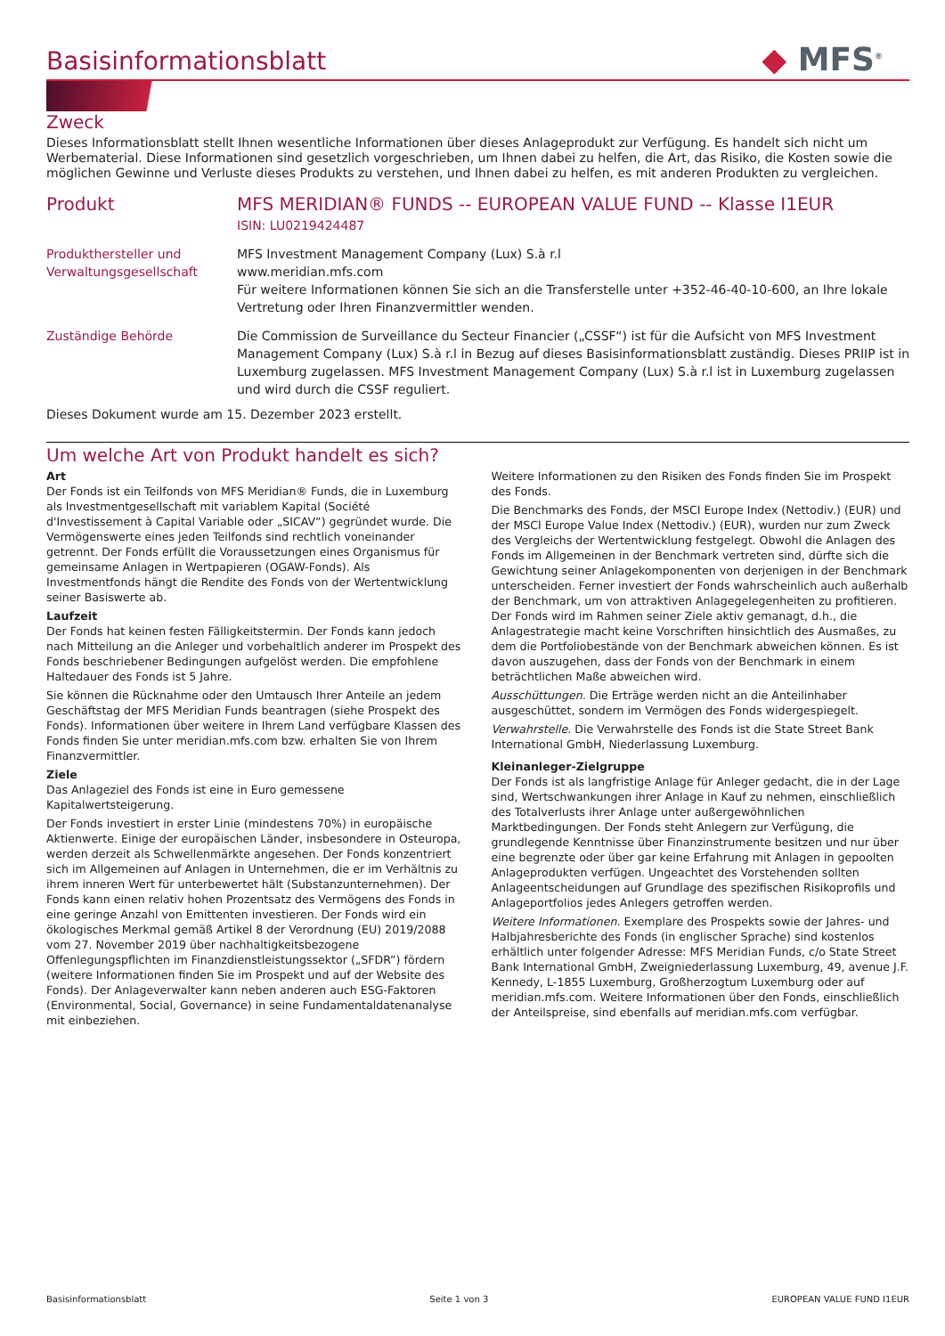◆ MFS<sup>®</sup>
Basisinformationsblatt
Zweck
Dieses Informationsblatt stellt Ihnen wesentliche Informationen über dieses Anlageprodukt zur Verfügung. Es handelt sich nicht um Werbematerial. Diese Informationen sind gesetzlich vorgeschrieben, um Ihnen dabei zu helfen, die Art, das Risiko, die Kosten sowie die möglichen Gewinne und Verluste dieses Produkts zu verstehen, und Ihnen dabei zu helfen, es mit anderen Produkten zu vergleichen.
Produkt
MFS MERIDIAN® FUNDS -- EUROPEAN VALUE FUND -- Klasse I1EUR
ISIN: LU0219424487
Produkthersteller und Verwaltungsgesellschaft
MFS Investment Management Company (Lux) S.à r.l
www.meridian.mfs.com
Für weitere Informationen können Sie sich an die Transferstelle unter +352-46-40-10-600, an Ihre lokale Vertretung oder Ihren Finanzvermittler wenden.
Zuständige Behörde Die Commission de Surveillance du Secteur Financier („CSSF“) ist für die Aufsicht von MFS Investment Management Company (Lux) S.à r.l in Bezug auf dieses Basisinformationsblatt zuständig. Dieses PRIIP ist in Luxemburg zugelassen. MFS Investment Management Company (Lux) S.à r.l ist in Luxemburg zugelassen und wird durch die CSSF reguliert.
Dieses Dokument wurde am 15. Dezember 2023 erstellt.
Um welche Art von Produkt handelt es sich?
Art
Der Fonds ist ein Teilfonds von MFS Meridian® Funds, die in Luxemburg als Investmentgesellschaft mit variablem Kapital (Société d'Investissement à Capital Variable oder „SICAV“) gegründet wurde. Die Vermögenswerte eines jeden Teilfonds sind rechtlich voneinander getrennt. Der Fonds erfüllt die Voraussetzungen eines Organismus für gemeinsame Anlagen in Wertpapieren (OGAW-Fonds). Als Investmentfonds hängt die Rendite des Fonds von der Wertentwicklung seiner Basiswerte ab.
Laufzeit
Der Fonds hat keinen festen Fälligkeitstermin. Der Fonds kann jedoch nach Mitteilung an die Anleger und vorbehaltlich anderer im Prospekt des Fonds beschriebener Bedingungen aufgelöst werden. Die empfohlene Haltedauer des Fonds ist 5 Jahre.
Sie können die Rücknahme oder den Umtausch Ihrer Anteile an jedem Geschäftstag der MFS Meridian Funds beantragen (siehe Prospekt des Fonds). Informationen über weitere in Ihrem Land verfügbare Klassen des Fonds finden Sie unter meridian.mfs.com bzw. erhalten Sie von Ihrem Finanzvermittler.
Ziele
Das Anlageziel des Fonds ist eine in Euro gemessene Kapitalwertsteigerung.
Der Fonds investiert in erster Linie (mindestens 70%) in europäische Aktienwerte. Einige der europäischen Länder, insbesondere in Osteuropa, werden derzeit als Schwellenmärkte angesehen. Der Fonds konzentriert sich im Allgemeinen auf Anlagen in Unternehmen, die er im Verhältnis zu ihrem inneren Wert für unterbewertet hält (Substanzunternehmen). Der Fonds kann einen relativ hohen Prozentsatz des Vermögens des Fonds in eine geringe Anzahl von Emittenten investieren. Der Fonds wird ein ökologisches Merkmal gemäß Artikel 8 der Verordnung (EU) 2019/2088 vom 27. November 2019 über nachhaltigkeitsbezogene Offenlegungspflichten im Finanzdienstleistungssektor („SFDR“) fördern (weitere Informationen finden Sie im Prospekt und auf der Website des Fonds). Der Anlageverwalter kann neben anderen auch ESG-Faktoren (Environmental, Social, Governance) in seine Fundamentaldatenanalyse mit einbeziehen.
Weitere Informationen zu den Risiken des Fonds finden Sie im Prospekt des Fonds.
Die Benchmarks des Fonds, der MSCI Europe Index (Nettodiv.) (EUR) und der MSCI Europe Value Index (Nettodiv.) (EUR), wurden nur zum Zweck des Vergleichs der Wertentwicklung festgelegt. Obwohl die Anlagen des Fonds im Allgemeinen in der Benchmark vertreten sind, dürfte sich die Gewichtung seiner Anlagekomponenten von derjenigen in der Benchmark unterscheiden. Ferner investiert der Fonds wahrscheinlich auch außerhalb der Benchmark, um von attraktiven Anlagegelegenheiten zu profitieren. Der Fonds wird im Rahmen seiner Ziele aktiv gemanagt, d.h., die Anlagestrategie macht keine Vorschriften hinsichtlich des Ausmaßes, zu dem die Portfoliobestände von der Benchmark abweichen können. Es ist davon auszugehen, dass der Fonds von der Benchmark in einem beträchtlichen Maße abweichen wird.
Ausschüttungen. Die Erträge werden nicht an die Anteilinhaber ausgeschüttet, sondern im Vermögen des Fonds widergespiegelt.
Verwahrstelle. Die Verwahrstelle des Fonds ist die State Street Bank International GmbH, Niederlassung Luxemburg.
Kleinanleger-Zielgruppe
Der Fonds ist als langfristige Anlage für Anleger gedacht, die in der Lage sind, Wertschwankungen ihrer Anlage in Kauf zu nehmen, einschließlich des Totalverlusts ihrer Anlage unter außergewöhnlichen Marktbedingungen. Der Fonds steht Anlegern zur Verfügung, die grundlegende Kenntnisse über Finanzinstrumente besitzen und nur über eine begrenzte oder über gar keine Erfahrung mit Anlagen in gepoolten Anlageprodukten verfügen. Ungeachtet des Vorstehenden sollten Anlageentscheidungen auf Grundlage des spezifischen Risikoprofils und Anlageportfolios jedes Anlegers getroffen werden.
Weitere Informationen. Exemplare des Prospekts sowie der Jahres- und Halbjahresberichte des Fonds (in englischer Sprache) sind kostenlos erhältlich unter folgender Adresse: MFS Meridian Funds, c/o State Street Bank International GmbH, Zweigniederlassung Luxemburg, 49, avenue J.F. Kennedy, L-1855 Luxemburg, Großherzogtum Luxemburg oder auf meridian.mfs.com. Weitere Informationen über den Fonds, einschließlich der Anteilspreise, sind ebenfalls auf meridian.mfs.com verfügbar.
Basisinformationsblatt Seite 1 von 3 EUROPEAN VALUE FUND I1EUR